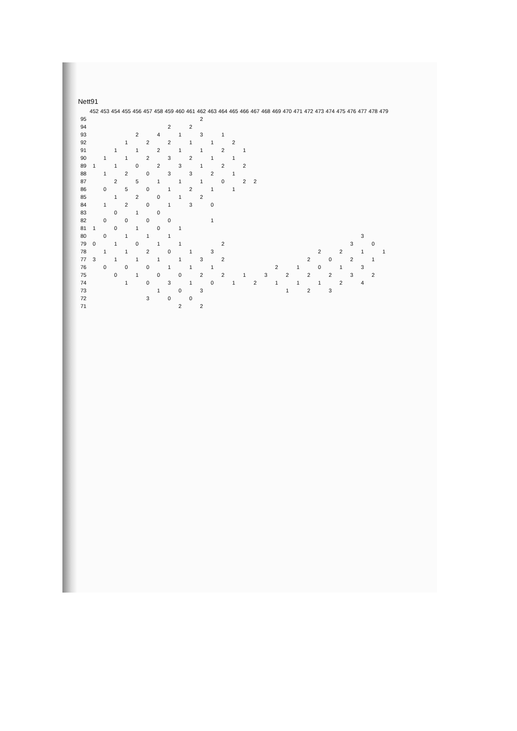Nett91
| | 452 | 453 | 454 | 455 | 456 | 457 | 458 | 459 | 460 | 461 | 462 | 463 | 464 | 465 | 466 | 467 | 468 | 469 | 470 | 471 | 472 | 473 | 474 | 475 | 476 | 477 | 478 | 479 |
| --- | --- | --- | --- | --- | --- | --- | --- | --- | --- | --- | --- | --- | --- | --- | --- | --- | --- | --- | --- | --- | --- | --- | --- | --- | --- | --- | --- | --- |
| 95 | | | | | | | | | | | 2 | | | | | | | | | | | | | | | | | |
| 94 | | | | | | | | 2 | | 2 | | | | | | | | | | | | | | | | | | |
| 93 | | | | | 2 | | 4 | | 1 | | 3 | | 1 | | | | | | | | | | | | | | | |
| 92 | | | | 1 | | 2 | | 2 | | 1 | | 1 | | 2 | | | | | | | | | | | | | | |
| 91 | | | 1 | | 1 | | 2 | | 1 | | 1 | | 2 | | 1 | | | | | | | | | | | | | |
| 90 | | 1 | | 1 | | 2 | | 3 | | 2 | | 1 | | 1 | | | | | | | | | | | | | | |
| 89 | 1 | | 1 | | 0 | | 2 | | 3 | | 1 | | 2 | | 2 | | | | | | | | | | | | | |
| 88 | | 1 | | 2 | | 0 | | 3 | | 3 | | 2 | | 1 | | | | | | | | | | | | | | |
| 87 | | | 2 | | 5 | | 1 | | 1 | | 1 | | 0 | | 2 | 2 | | | | | | | | | | | | |
| 86 | | 0 | | 5 | | 0 | | 1 | | 2 | | 1 | | 1 | | | | | | | | | | | | | | |
| 85 | | | 1 | | 2 | | 0 | | 1 | | 2 | | | | | | | | | | | | | | | | | |
| 84 | | 1 | | 2 | | 0 | | 1 | | 3 | | 0 | | | | | | | | | | | | | | | | |
| 83 | | | 0 | | 1 | | 0 | | | | | | | | | | | | | | | | | | | | | |
| 82 | | 0 | | 0 | | 0 | | 0 | | | | 1 | | | | | | | | | | | | | | | | |
| 81 | 1 | | 0 | | 1 | | 0 | | 1 | | | | | | | | | | | | | | | | | | | |
| 80 | | 0 | | 1 | | 1 | | 1 | | | | | | | | | | | | | | | | | | 3 | | |
| 79 | 0 | | 1 | | 0 | | 1 | | 1 | | | | 2 | | | | | | | | | | | | 3 | | 0 | |
| 78 | | 1 | | 1 | | 2 | | 0 | | 1 | | 3 | | | | | | | | | | 2 | | 2 | | 1 | | 1 |
| 77 | 3 | | 1 | | 1 | | 1 | | 1 | | 3 | | 2 | | | | | | | | 2 | | 0 | | 2 | | 1 | |
| 76 | | 0 | | 0 | | 0 | | 1 | | 1 | | 1 | | | | | | 2 | | 1 | | 0 | | 1 | | 3 | | |
| 75 | | | 0 | | 1 | | 0 | | 0 | | 2 | | 2 | | 1 | | 3 | | 2 | | 2 | | 2 | | 3 | | 2 | |
| 74 | | | | 1 | | 0 | | 3 | | 1 | | 0 | | 1 | | 2 | | 1 | | 1 | | 1 | | 2 | | 4 | | |
| 73 | | | | | | | 1 | | 0 | | 3 | | | | | | | | 1 | | 2 | | 3 | | | | | |
| 72 | | | | | | 3 | | 0 | | 0 | | | | | | | | | | | | | | | | | | |
| 71 | | | | | | | | | 2 | | 2 | | | | | | | | | | | | | | | | | |